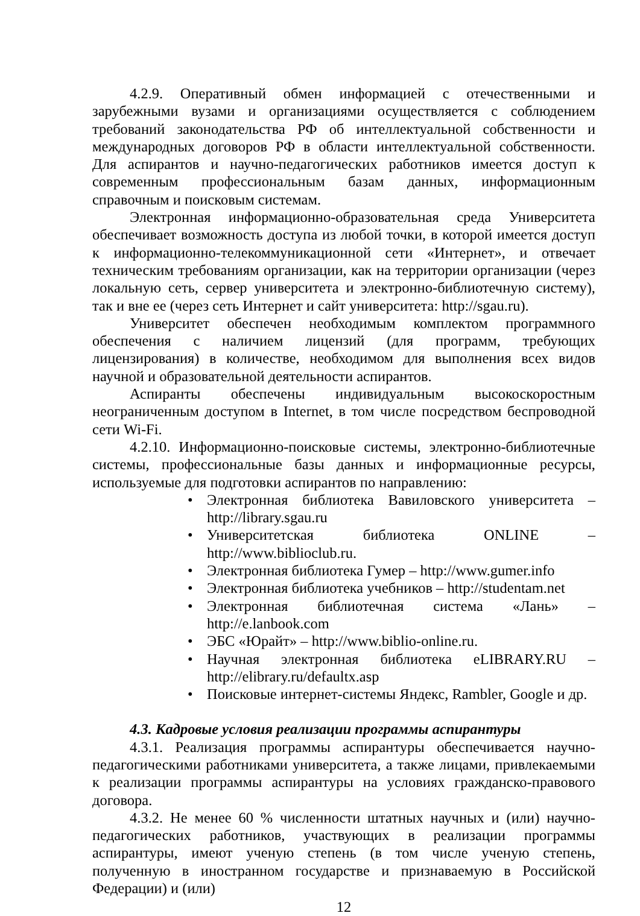4.2.9. Оперативный обмен информацией с отечественными и зарубежными вузами и организациями осуществляется с соблюдением требований законодательства РФ об интеллектуальной собственности и международных договоров РФ в области интеллектуальной собственности. Для аспирантов и научно-педагогических работников имеется доступ к современным профессиональным базам данных, информационным справочным и поисковым системам.
Электронная информационно-образовательная среда Университета обеспечивает возможность доступа из любой точки, в которой имеется доступ к информационно-телекоммуникационной сети «Интернет», и отвечает техническим требованиям организации, как на территории организации (через локальную сеть, сервер университета и электронно-библиотечную систему), так и вне ее (через сеть Интернет и сайт университета: http://sgau.ru).
Университет обеспечен необходимым комплектом программного обеспечения с наличием лицензий (для программ, требующих лицензирования) в количестве, необходимом для выполнения всех видов научной и образовательной деятельности аспирантов.
Аспиранты обеспечены индивидуальным высокоскоростным неограниченным доступом в Internet, в том числе посредством беспроводной сети Wi-Fi.
4.2.10. Информационно-поисковые системы, электронно-библиотечные системы, профессиональные базы данных и информационные ресурсы, используемые для подготовки аспирантов по направлению:
• Электронная библиотека Вавиловского университета – http://library.sgau.ru
• Университетская библиотека ONLINE – http://www.biblioclub.ru.
• Электронная библиотека Гумер – http://www.gumer.info
• Электронная библиотека учебников – http://studentam.net
• Электронная библиотечная система «Лань» – http://e.lanbook.com
• ЭБС «Юрайт» – http://www.biblio-online.ru.
• Научная электронная библиотека eLIBRARY.RU – http://elibrary.ru/defaultx.asp
• Поисковые интернет-системы Яндекс, Rambler, Google и др.
4.3. Кадровые условия реализации программы аспирантуры
4.3.1. Реализация программы аспирантуры обеспечивается научно-педагогическими работниками университета, а также лицами, привлекаемыми к реализации программы аспирантуры на условиях гражданско-правового договора.
4.3.2. Не менее 60 % численности штатных научных и (или) научно-педагогических работников, участвующих в реализации программы аспирантуры, имеют ученую степень (в том числе ученую степень, полученную в иностранном государстве и признаваемую в Российской Федерации) и (или)
12